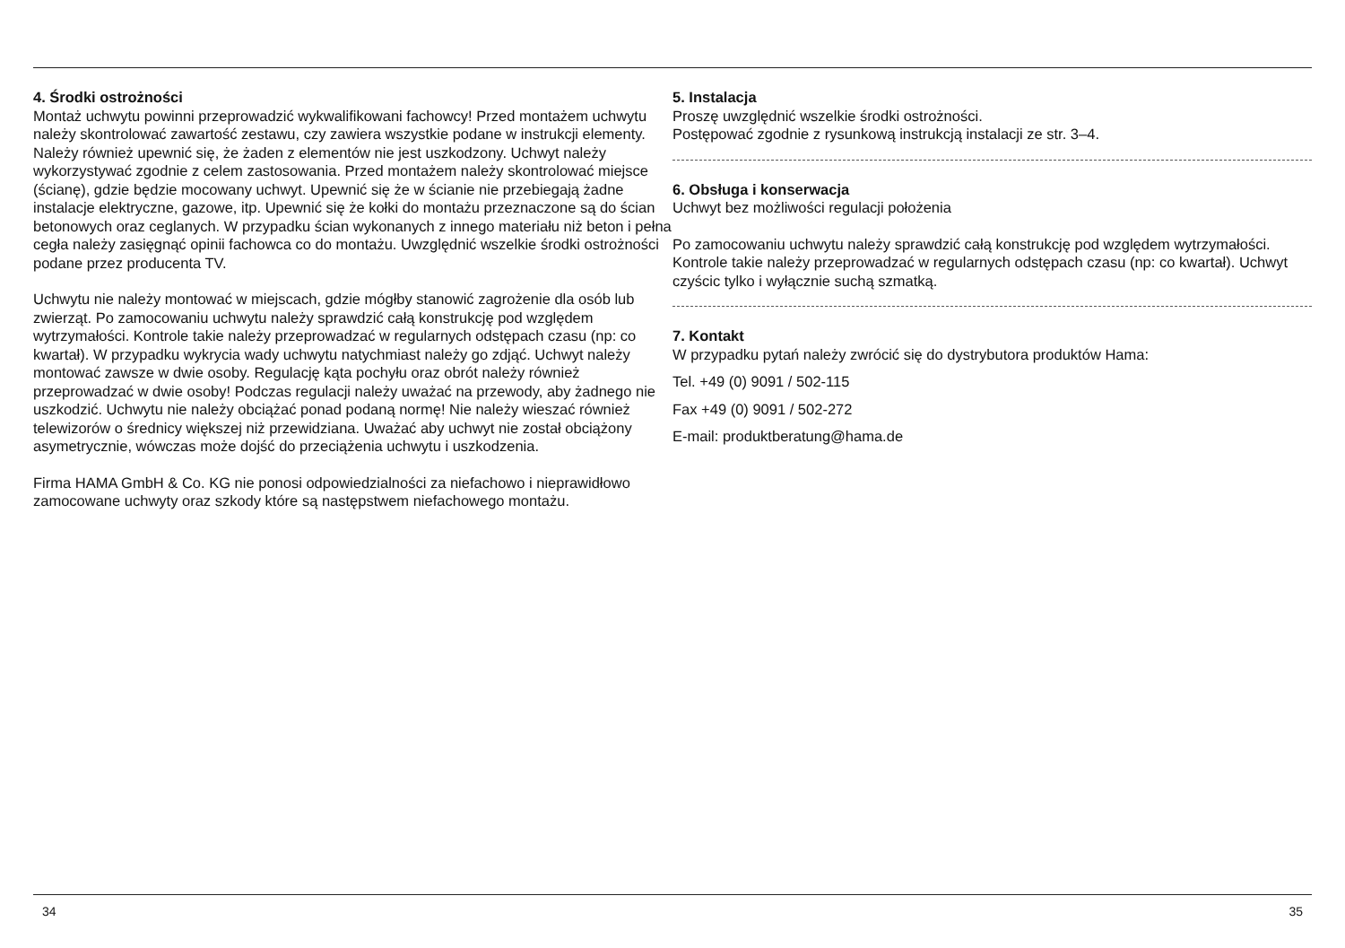4. Środki ostrożności
Montaż uchwytu powinni przeprowadzić wykwalifikowani fachowcy! Przed montażem uchwytu należy skontrolować zawartość zestawu, czy zawiera wszystkie podane w instrukcji elementy. Należy również upewnić się, że żaden z elementów nie jest uszkodzony. Uchwyt należy wykorzystywać zgodnie z celem zastosowania. Przed montażem należy skontrolować miejsce (ścianę), gdzie będzie mocowany uchwyt. Upewnić się że w ścianie nie przebiegają żadne instalacje elektryczne, gazowe, itp. Upewnić się że kołki do montażu przeznaczone są do ścian betonowych oraz ceglanych. W przypadku ścian wykonanych z innego materiału niż beton i pełna cegła należy zasięgnąć opinii fachowca co do montażu. Uwzględnić wszelkie środki ostrożności podane przez producenta TV.
Uchwytu nie należy montować w miejscach, gdzie mógłby stanowić zagrożenie dla osób lub zwierząt. Po zamocowaniu uchwytu należy sprawdzić całą konstrukcję pod względem wytrzymałości. Kontrole takie należy przeprowadzać w regularnych odstępach czasu (np: co kwartał). W przypadku wykrycia wady uchwytu natychmiast należy go zdjąć. Uchwyt należy montować zawsze w dwie osoby. Regulację kąta pochyłu oraz obrót należy również przeprowadzać w dwie osoby! Podczas regulacji należy uważać na przewody, aby żadnego nie uszkodzić. Uchwytu nie należy obciążać ponad podaną normę! Nie należy wieszać również telewizorów o średnicy większej niż przewidziana. Uważać aby uchwyt nie został obciążony asymetrycznie, wówczas może dojść do przeciążenia uchwytu i uszkodzenia.
Firma HAMA GmbH & Co. KG nie ponosi odpowiedzialności za niefachowo i nieprawidłowo zamocowane uchwyty oraz szkody które są następstwem niefachowego montażu.
34
5. Instalacja
Proszę uwzględnić wszelkie środki ostrożności.
Postępować zgodnie z rysunkową instrukcją instalacji ze str. 3–4.
6. Obsługa i konserwacja
Uchwyt bez możliwości regulacji położenia
Po zamocowaniu uchwytu należy sprawdzić całą konstrukcję pod względem wytrzymałości. Kontrole takie należy przeprowadzać w regularnych odstępach czasu (np: co kwartał). Uchwyt czyścic tylko i wyłącznie suchą szmatką.
7. Kontakt
W przypadku pytań należy zwrócić się do dystrybutora produktów Hama:
Tel. +49 (0) 9091 / 502-115
Fax +49 (0) 9091 / 502-272
E-mail: produktberatung@hama.de
35